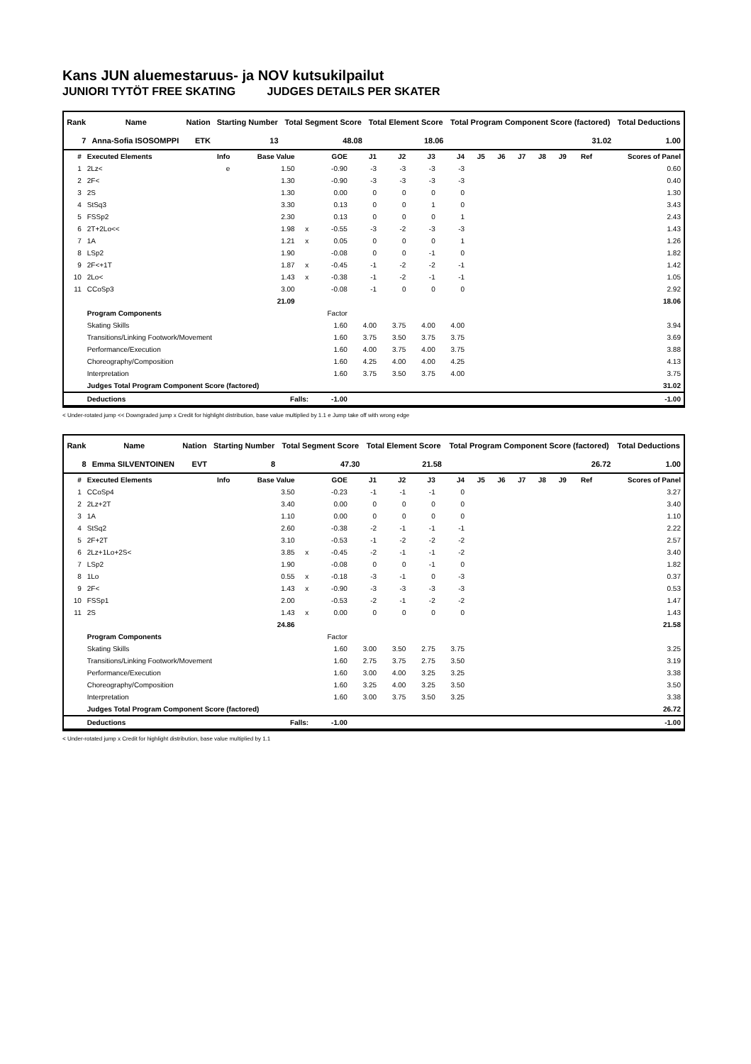Kans JUN aluemestaruus- ja NOV kutsukilpailut
JUNIORI TYTÖT FREE SKATING JUDGES DETAILS PER SKATER
| Rank | Name | Nation | Starting Number | Total Segment Score | Total Element Score | Total Program Component Score (factored) | Total Deductions |
| --- | --- | --- | --- | --- | --- | --- | --- |
| 7 | Anna-Sofia ISOSOMPPI | ETK | 13 | 48.08 | 18.06 | 31.02 | 1.00 |
| # | Executed Elements | Info | Base Value | | GOE | J1 | J2 | J3 | J4 | J5 | J6 | J7 | J8 | J9 | Ref | Scores of Panel |
| --- | --- | --- | --- | --- | --- | --- | --- | --- | --- | --- | --- | --- | --- | --- | --- | --- |
| 1 | 2Lz< | e | 1.50 | | -0.90 | -3 | -3 | -3 | -3 | | | | | | | 0.60 |
| 2 | 2F< | | 1.30 | | -0.90 | -3 | -3 | -3 | -3 | | | | | | | 0.40 |
| 3 | 2S | | 1.30 | | 0.00 | 0 | 0 | 0 | 0 | | | | | | | 1.30 |
| 4 | StSq3 | | 3.30 | | 0.13 | 0 | 0 | 1 | 0 | | | | | | | 3.43 |
| 5 | FSSp2 | | 2.30 | | 0.13 | 0 | 0 | 0 | 1 | | | | | | | 2.43 |
| 6 | 2T+2Lo<< | | 1.98 | x | -0.55 | -3 | -2 | -3 | -3 | | | | | | | 1.43 |
| 7 | 1A | | 1.21 | x | 0.05 | 0 | 0 | 0 | 1 | | | | | | | 1.26 |
| 8 | LSp2 | | 1.90 | | -0.08 | 0 | 0 | -1 | 0 | | | | | | | 1.82 |
| 9 | 2F<+1T | | 1.87 | x | -0.45 | -1 | -2 | -2 | -1 | | | | | | | 1.42 |
| 10 | 2Lo< | | 1.43 | x | -0.38 | -1 | -2 | -1 | -1 | | | | | | | 1.05 |
| 11 | CCoSp3 | | 3.00 | | -0.08 | -1 | 0 | 0 | 0 | | | | | | | 2.92 |
| | | | 21.09 | | | | | | | | | | | | | 18.06 |
| | Program Components | | | | Factor | | | | | | | | | | | |
| | Skating Skills | | | | 1.60 | 4.00 | 3.75 | 4.00 | 4.00 | | | | | | | 3.94 |
| | Transitions/Linking Footwork/Movement | | | | 1.60 | 3.75 | 3.50 | 3.75 | 3.75 | | | | | | | 3.69 |
| | Performance/Execution | | | | 1.60 | 4.00 | 3.75 | 4.00 | 3.75 | | | | | | | 3.88 |
| | Choreography/Composition | | | | 1.60 | 4.25 | 4.00 | 4.00 | 4.25 | | | | | | | 4.13 |
| | Interpretation | | | | 1.60 | 3.75 | 3.50 | 3.75 | 4.00 | | | | | | | 3.75 |
| | Judges Total Program Component Score (factored) | | | | | | | | | | | | | | | 31.02 |
| | Deductions | Falls: | | | -1.00 | | | | | | | | | | | -1.00 |
< Under-rotated jump << Downgraded jump x Credit for highlight distribution, base value multiplied by 1.1 e Jump take off with wrong edge
| Rank | Name | Nation | Starting Number | Total Segment Score | Total Element Score | Total Program Component Score (factored) | Total Deductions |
| --- | --- | --- | --- | --- | --- | --- | --- |
| 8 | Emma SILVENTOINEN | EVT | 8 | 47.30 | 21.58 | 26.72 | 1.00 |
| # | Executed Elements | Info | Base Value | | GOE | J1 | J2 | J3 | J4 | J5 | J6 | J7 | J8 | J9 | Ref | Scores of Panel |
| --- | --- | --- | --- | --- | --- | --- | --- | --- | --- | --- | --- | --- | --- | --- | --- | --- |
| 1 | CCoSp4 | | 3.50 | | -0.23 | -1 | -1 | -1 | 0 | | | | | | | 3.27 |
| 2 | 2Lz+2T | | 3.40 | | 0.00 | 0 | 0 | 0 | 0 | | | | | | | 3.40 |
| 3 | 1A | | 1.10 | | 0.00 | 0 | 0 | 0 | 0 | | | | | | | 1.10 |
| 4 | StSq2 | | 2.60 | | -0.38 | -2 | -1 | -1 | -1 | | | | | | | 2.22 |
| 5 | 2F+2T | | 3.10 | | -0.53 | -1 | -2 | -2 | -2 | | | | | | | 2.57 |
| 6 | 2Lz+1Lo+2S< | | 3.85 | x | -0.45 | -2 | -1 | -1 | -2 | | | | | | | 3.40 |
| 7 | LSp2 | | 1.90 | | -0.08 | 0 | 0 | -1 | 0 | | | | | | | 1.82 |
| 8 | 1Lo | | 0.55 | x | -0.18 | -3 | -1 | 0 | -3 | | | | | | | 0.37 |
| 9 | 2F< | | 1.43 | x | -0.90 | -3 | -3 | -3 | -3 | | | | | | | 0.53 |
| 10 | FSSp1 | | 2.00 | | -0.53 | -2 | -1 | -2 | -2 | | | | | | | 1.47 |
| 11 | 2S | | 1.43 | x | 0.00 | 0 | 0 | 0 | 0 | | | | | | | 1.43 |
| | | | 24.86 | | | | | | | | | | | | | 21.58 |
| | Program Components | | | | Factor | | | | | | | | | | | |
| | Skating Skills | | | | 1.60 | 3.00 | 3.50 | 2.75 | 3.75 | | | | | | | 3.25 |
| | Transitions/Linking Footwork/Movement | | | | 1.60 | 2.75 | 3.75 | 2.75 | 3.50 | | | | | | | 3.19 |
| | Performance/Execution | | | | 1.60 | 3.00 | 4.00 | 3.25 | 3.25 | | | | | | | 3.38 |
| | Choreography/Composition | | | | 1.60 | 3.25 | 4.00 | 3.25 | 3.50 | | | | | | | 3.50 |
| | Interpretation | | | | 1.60 | 3.00 | 3.75 | 3.50 | 3.25 | | | | | | | 3.38 |
| | Judges Total Program Component Score (factored) | | | | | | | | | | | | | | | 26.72 |
| | Deductions | Falls: | | | -1.00 | | | | | | | | | | | -1.00 |
< Under-rotated jump x Credit for highlight distribution, base value multiplied by 1.1